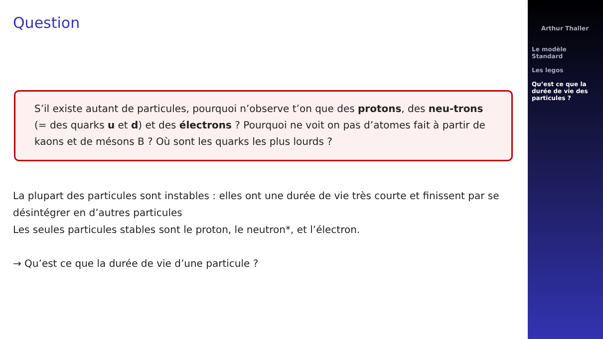Question
S’il existe autant de particules, pourquoi n’observe t’on que des protons, des neu-trons (= des quarks u et d) et des électrons ? Pourquoi ne voit on pas d’atomes fait à partir de kaons et de mésons B ? Où sont les quarks les plus lourds ?
La plupart des particules sont instables : elles ont une durée de vie très courte et finissent par se désintégrer en d’autres particules
Les seules particules stables sont le proton, le neutron*, et l’électron.
→ Qu’est ce que la durée de vie d’une particule ?
Arthur Thaller
Le modèle Standard
Les legos
Qu’est ce que la durée de vie des particules ?